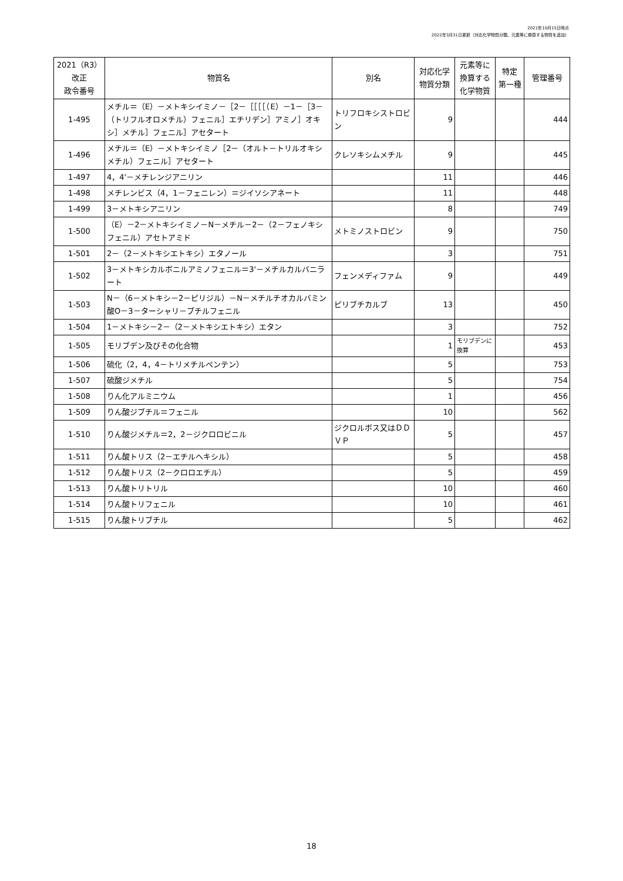2021年10月15日時点
2022年3月31日更新（対応化学物質分類、元素等に換算する物質を追加）
| 2021（R3） 改正 政令番号 | 物質名 | 別名 | 対応化学 物質分類 | 元素等に 換算する 化学物質 | 特定 第一種 | 管理番号 |
| --- | --- | --- | --- | --- | --- | --- |
| 1-495 | メチル＝（E）－メトキシイミノ－［2－［［［［（E）－1－［3－（トリフルオロメチル）フェニル］エチリデン］アミノ］オキシ］メチル］フェニル］アセタート | トリフロキシストロビン | 9 | | | 444 |
| 1-496 | メチル＝（E）－メトキシイミノ［2－（オルト－トリルオキシメチル）フェニル］アセタート | クレソキシムメチル | 9 | | | 445 |
| 1-497 | 4，4'－メチレンジアニリン | | 11 | | | 446 |
| 1-498 | メチレンビス（4，1－フェニレン）＝ジイソシアネート | | 11 | | | 448 |
| 1-499 | 3－メトキシアニリン | | 8 | | | 749 |
| 1-500 | （E）－2－メトキシイミノ－N－メチル－2－（2－フェノキシフェニル）アセトアミド | メトミノストロビン | 9 | | | 750 |
| 1-501 | 2－（2－メトキシエトキシ）エタノール | | 3 | | | 751 |
| 1-502 | 3－メトキシカルボニルアミノフェニル＝3'－メチルカルバニラート | フェンメディファム | 9 | | | 449 |
| 1-503 | N－（6－メトキシ－2－ピリジル）－N－メチルチオカルバミン酸O－3－ターシャリ－ブチルフェニル | ピリブチカルブ | 13 | | | 450 |
| 1-504 | 1－メトキシ－2－（2－メトキシエトキシ）エタン | | 3 | | | 752 |
| 1-505 | モリブデン及びその化合物 | | 1 | モリブデンに換算 | | 453 |
| 1-506 | 硫化（2，4，4－トリメチルペンテン） | | 5 | | | 753 |
| 1-507 | 硫酸ジメチル | | 5 | | | 754 |
| 1-508 | りん化アルミニウム | | 1 | | | 456 |
| 1-509 | りん酸ジブチル＝フェニル | | 10 | | | 562 |
| 1-510 | りん酸ジメチル＝2，2－ジクロロビニル | ジクロルボス又はＤＤＶＰ | 5 | | | 457 |
| 1-511 | りん酸トリス（2－エチルヘキシル） | | 5 | | | 458 |
| 1-512 | りん酸トリス（2－クロロエチル） | | 5 | | | 459 |
| 1-513 | りん酸トリトリル | | 10 | | | 460 |
| 1-514 | りん酸トリフェニル | | 10 | | | 461 |
| 1-515 | りん酸トリブチル | | 5 | | | 462 |
18